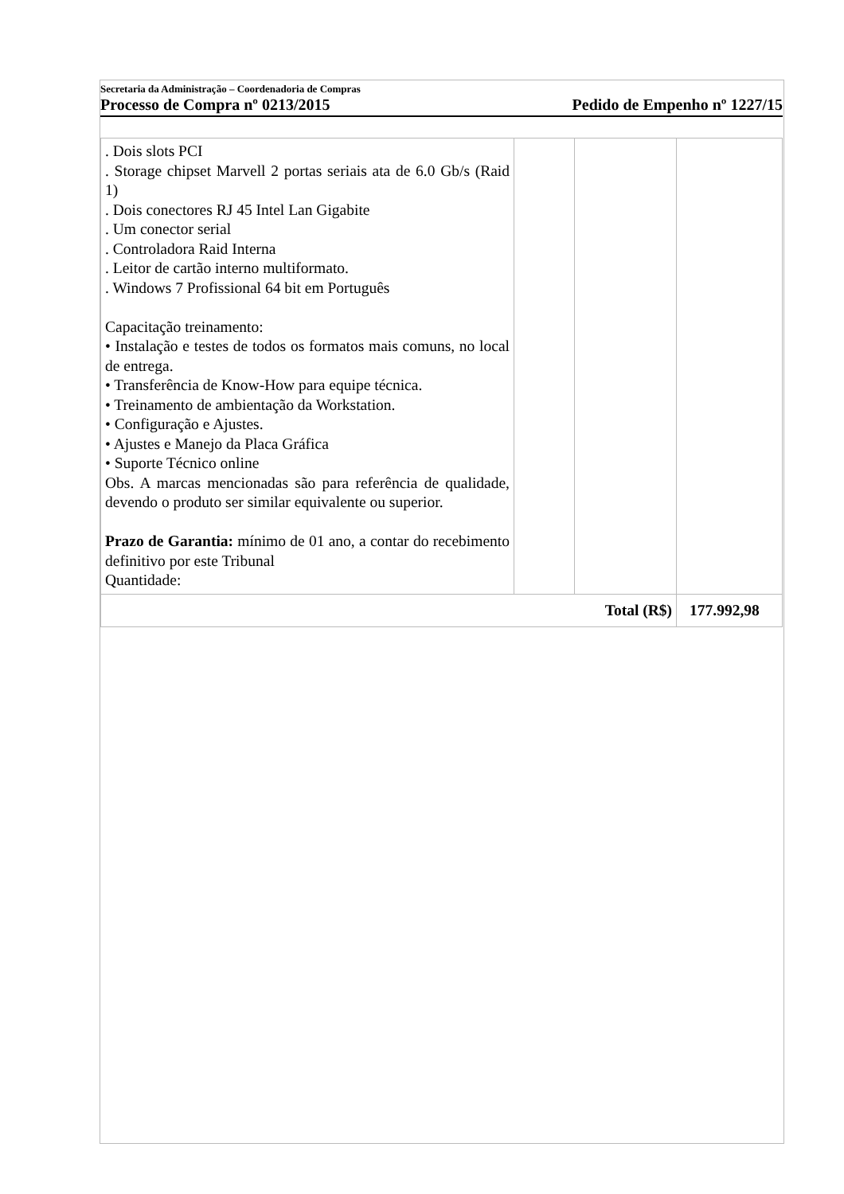Secretaria da Administração – Coordenadoria de Compras
Processo de Compra nº 0213/2015 Pedido de Empenho nº 1227/15
| . Dois slots PCI . Storage chipset Marvell 2 portas seriais ata de 6.0 Gb/s (Raid 1) . Dois conectores RJ 45 Intel Lan Gigabite . Um conector serial . Controladora Raid Interna . Leitor de cartão interno multiformato. . Windows 7 Profissional 64 bit em Português Capacitação treinamento: • Instalação e testes de todos os formatos mais comuns, no local de entrega. • Transferência de Know-How para equipe técnica. • Treinamento de ambientação da Workstation. • Configuração e Ajustes. • Ajustes e Manejo da Placa Gráfica • Suporte Técnico online Obs. A marcas mencionadas são para referência de qualidade, devendo o produto ser similar equivalente ou superior. Prazo de Garantia: mínimo de 01 ano, a contar do recebimento definitivo por este Tribunal Quantidade: | | | |
| Total (R$) | | | 177.992,98 |